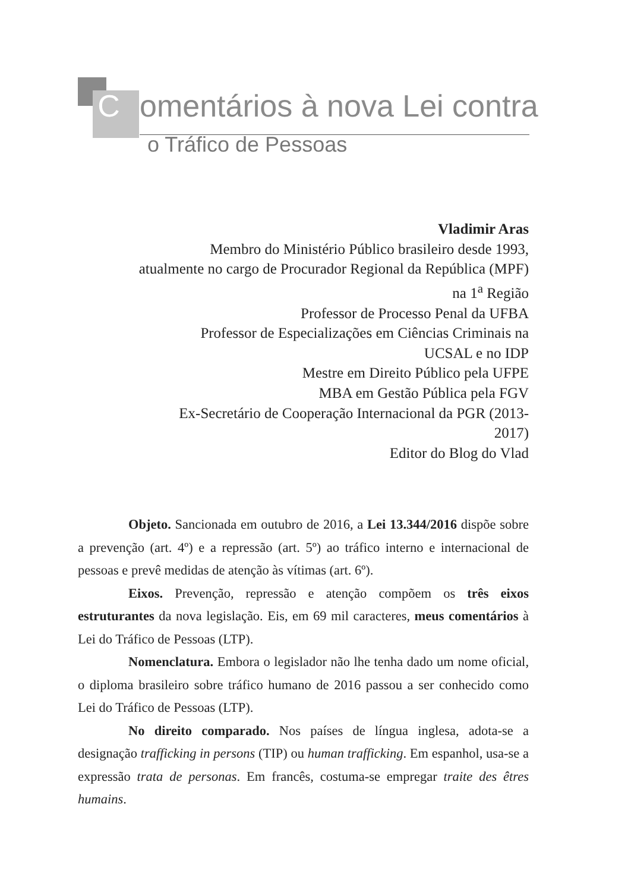Comentários à nova Lei contra
o Tráfico de Pessoas
Vladimir Aras
Membro do Ministério Público brasileiro desde 1993,
atualmente no cargo de Procurador Regional da República (MPF)
na 1<sup>a</sup> Região
Professor de Processo Penal da UFBA
Professor de Especializações em Ciências Criminais na
UCSAL e no IDP
Mestre em Direito Público pela UFPE
MBA em Gestão Pública pela FGV
Ex-Secretário de Cooperação Internacional da PGR (2013-
2017)
Editor do Blog do Vlad
Objeto. Sancionada em outubro de 2016, a Lei 13.344/2016 dispõe sobre a prevenção (art. 4º) e a repressão (art. 5º) ao tráfico interno e internacional de pessoas e prevê medidas de atenção às vítimas (art. 6º).
Eixos. Prevenção, repressão e atenção compõem os três eixos estruturantes da nova legislação. Eis, em 69 mil caracteres, meus comentários à Lei do Tráfico de Pessoas (LTP).
Nomenclatura. Embora o legislador não lhe tenha dado um nome oficial, o diploma brasileiro sobre tráfico humano de 2016 passou a ser conhecido como Lei do Tráfico de Pessoas (LTP).
No direito comparado. Nos países de língua inglesa, adota-se a designação trafficking in persons (TIP) ou human trafficking. Em espanhol, usa-se a expressão trata de personas. Em francês, costuma-se empregar traite des êtres humains.